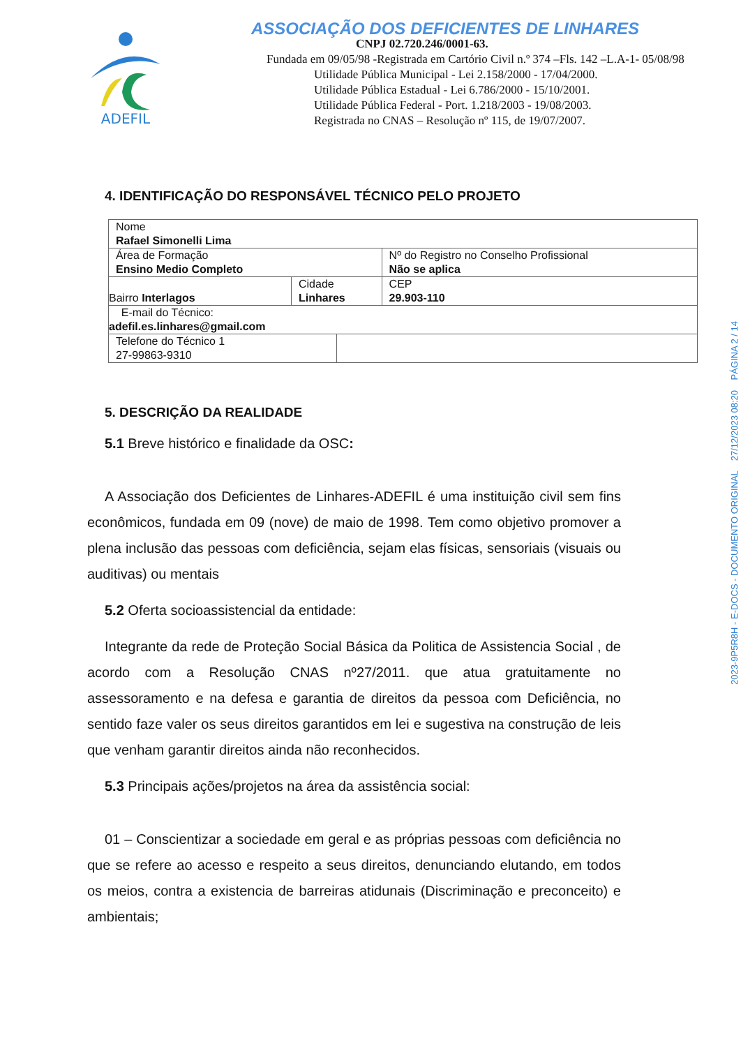ADEFIL
ASSOCIAÇÃO DOS DEFICIENTES DE LINHARES
CNPJ 02.720.246/0001-63.
Fundada em 09/05/98 -Registrada em Cartório Civil n.º 374 –Fls. 142 –L.A-1- 05/08/98
Utilidade Pública Municipal - Lei 2.158/2000 - 17/04/2000.
Utilidade Pública Estadual - Lei 6.786/2000 - 15/10/2001.
Utilidade Pública Federal - Port. 1.218/2003 - 19/08/2003.
Registrada no CNAS – Resolução nº 115, de 19/07/2007.
2023-9P5R8H - E-DOCS - DOCUMENTO ORIGINAL 27/12/2023 08:20 PÁGINA 2 / 14
4. IDENTIFICAÇÃO DO RESPONSÁVEL TÉCNICO PELO PROJETO
| Nome Rafael Simonelli Lima | | | |
| Área de Formação Ensino Medio Completo | | | Nº do Registro no Conselho Profissional Não se aplica |
| Bairro Interlagos | Cidade Linhares | | CEP 29.903-110 |
| E-mail do Técnico: adefil.es.linhares@gmail.com | | | |
| Telefone do Técnico 1 27-99863-9310 | | | |
5. DESCRIÇÃO DA REALIDADE
5.1 Breve histórico e finalidade da OSC:
A Associação dos Deficientes de Linhares-ADEFIL é uma instituição civil sem fins econômicos, fundada em 09 (nove) de maio de 1998. Tem como objetivo promover a plena inclusão das pessoas com deficiência, sejam elas físicas, sensoriais (visuais ou auditivas) ou mentais
5.2 Oferta socioassistencial da entidade:
Integrante da rede de Proteção Social Básica da Politica de Assistencia Social , de acordo com a Resolução CNAS nº27/2011. que atua gratuitamente no assessoramento e na defesa e garantia de direitos da pessoa com Deficiência, no sentido faze valer os seus direitos garantidos em lei e sugestiva na construção de leis que venham garantir direitos ainda não reconhecidos.
5.3 Principais ações/projetos na área da assistência social:
01 – Conscientizar a sociedade em geral e as próprias pessoas com deficiência no que se refere ao acesso e respeito a seus direitos, denunciando elutando, em todos os meios, contra a existencia de barreiras atidunais (Discriminação e preconceito) e ambientais;